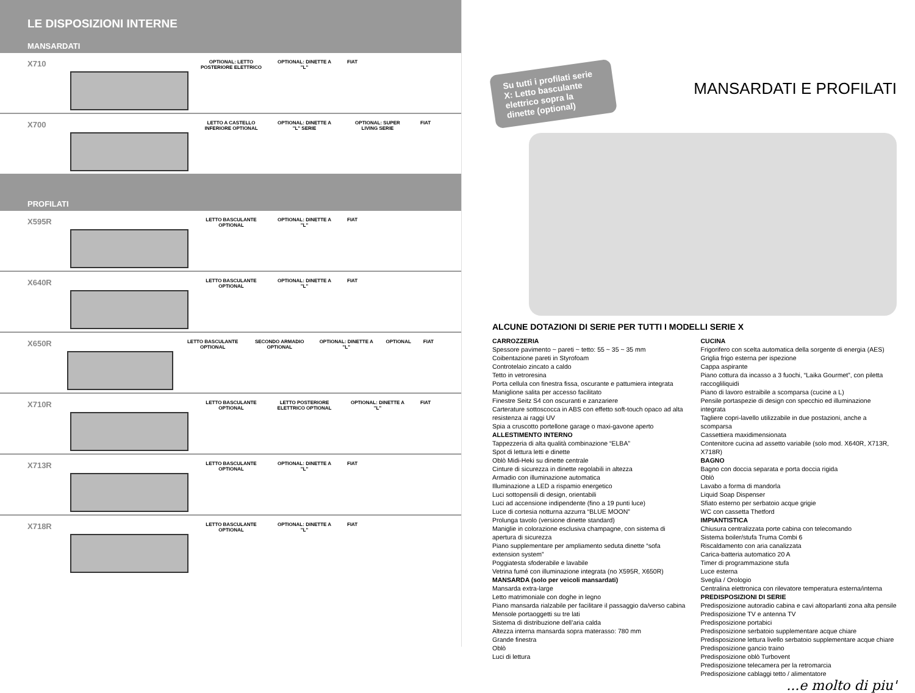LE DISPOSIZIONI INTERNE
MANSARDATI
X710
OPTIONAL: LETTO POSTERIORE ELETTRICO OPTIONAL: DINETTE A "L" FIAT
X700
LETTO A CASTELLO INFERIORE OPTIONAL OPTIONAL: DINETTE A "L" SERIE OPTIONAL: SUPER LIVING SERIE FIAT
PROFILATI
X595R
LETTO BASCULANTE OPTIONAL OPTIONAL: DINETTE A "L" FIAT
X640R
LETTO BASCULANTE OPTIONAL OPTIONAL: DINETTE A "L" FIAT
X650R
LETTO BASCULANTE OPTIONAL SECONDO ARMADIO OPTIONAL OPTIONAL: DINETTE A "L" OPTIONAL FIAT
X710R
LETTO BASCULANTE OPTIONAL LETTO POSTERIORE ELETTRICO OPTIONAL OPTIONAL: DINETTE A "L" FIAT
X713R
LETTO BASCULANTE OPTIONAL OPTIONAL: DINETTE A "L" FIAT
X718R
LETTO BASCULANTE OPTIONAL OPTIONAL: DINETTE A "L" FIAT
Su tutti i profilati serie X: Letto basculante elettrico sopra la dinette (optional)
MANSARDATI E PROFILATI
ALCUNE DOTAZIONI DI SERIE PER TUTTI I MODELLI SERIE X
CARROZZERIA
Spessore pavimento ~ pareti ~ tetto: 55 ~ 35 ~ 35 mm
Coibentazione pareti in Styrofoam
Controtelaio zincato a caldo
Tetto in vetroresina
Porta cellula con finestra fissa, oscurante e pattumiera integrata
Maniglione salita per accesso facilitato
Finestre Seitz S4 con oscuranti e zanzariere
Carterature sottoscocca in ABS con effetto soft-touch opaco ad alta resistenza ai raggi UV
Spia a cruscotto portellone garage o maxi-gavone aperto
ALLESTIMENTO INTERNO
Tappezzeria di alta qualità combinazione “ELBA”
Spot di lettura letti e dinette
Oblò Midi-Heki su dinette centrale
Cinture di sicurezza in dinette regolabili in altezza
Armadio con illuminazione automatica
Illuminazione a LED a rispamio energetico
Luci sottopensili di design, orientabili
Luci ad accensione indipendente (fino a 19 punti luce)
Luce di cortesia notturna azzurra “BLUE MOON”
Prolunga tavolo (versione dinette standard)
Maniglie in colorazione esclusiva champagne, con sistema di apertura di sicurezza
Piano supplementare per ampliamento seduta dinette “sofa extension system”
Poggiatesta sfoderabile e lavabile
Vetrina fumé con illuminazione integrata (no X595R, X650R)
MANSARDA (solo per veicoli mansardati)
Mansarda extra-large
Letto matrimoniale con doghe in legno
Piano mansarda rialzabile per facilitare il passaggio da/verso cabina
Mensole portaoggetti su tre lati
Sistema di distribuzione dell’aria calda
Altezza interna mansarda sopra materasso: 780 mm
Grande finestra
Oblò
Luci di lettura
CUCINA
Frigorifero con scelta automatica della sorgente di energia (AES)
Griglia frigo esterna per ispezione
Cappa aspirante
Piano cottura da incasso a 3 fuochi, “Laika Gourmet”, con piletta raccogliliquidi
Piano di lavoro estraibile a scomparsa (cucine a L)
Pensile portaspezie di design con specchio ed illuminazione integrata
Tagliere copri-lavello utilizzabile in due postazioni, anche a scomparsa
Cassettiera maxidimensionata
Contenitore cucina ad assetto variabile (solo mod. X640R, X713R, X718R)
BAGNO
Bagno con doccia separata e porta doccia rigida
Oblò
Lavabo a forma di mandorla
Liquid Soap Dispenser
Sfiato esterno per serbatoio acque grigie
WC con cassetta Thetford
IMPIANTISTICA
Chiusura centralizzata porte cabina con telecomando
Sistema boiler/stufa Truma Combi 6
Riscaldamento con aria canalizzata
Carica-batteria automatico 20 A
Timer di programmazione stufa
Luce esterna
Sveglia / Orologio
Centralina elettronica con rilevatore temperatura esterna/interna
PREDISPOSIZIONI DI SERIE
Predisposizione autoradio cabina e cavi altoparlanti zona alta pensile
Predisposizione TV e antenna TV
Predisposizione portabici
Predisposizione serbatoio supplementare acque chiare
Predisposizione lettura livello serbatoio supplementare acque chiare
Predisposizione gancio traino
Predisposizione oblò Turbovent
Predisposizione telecamera per la retromarcia
Predisposizione cablaggi tetto / alimentatore
...e molto di piu'